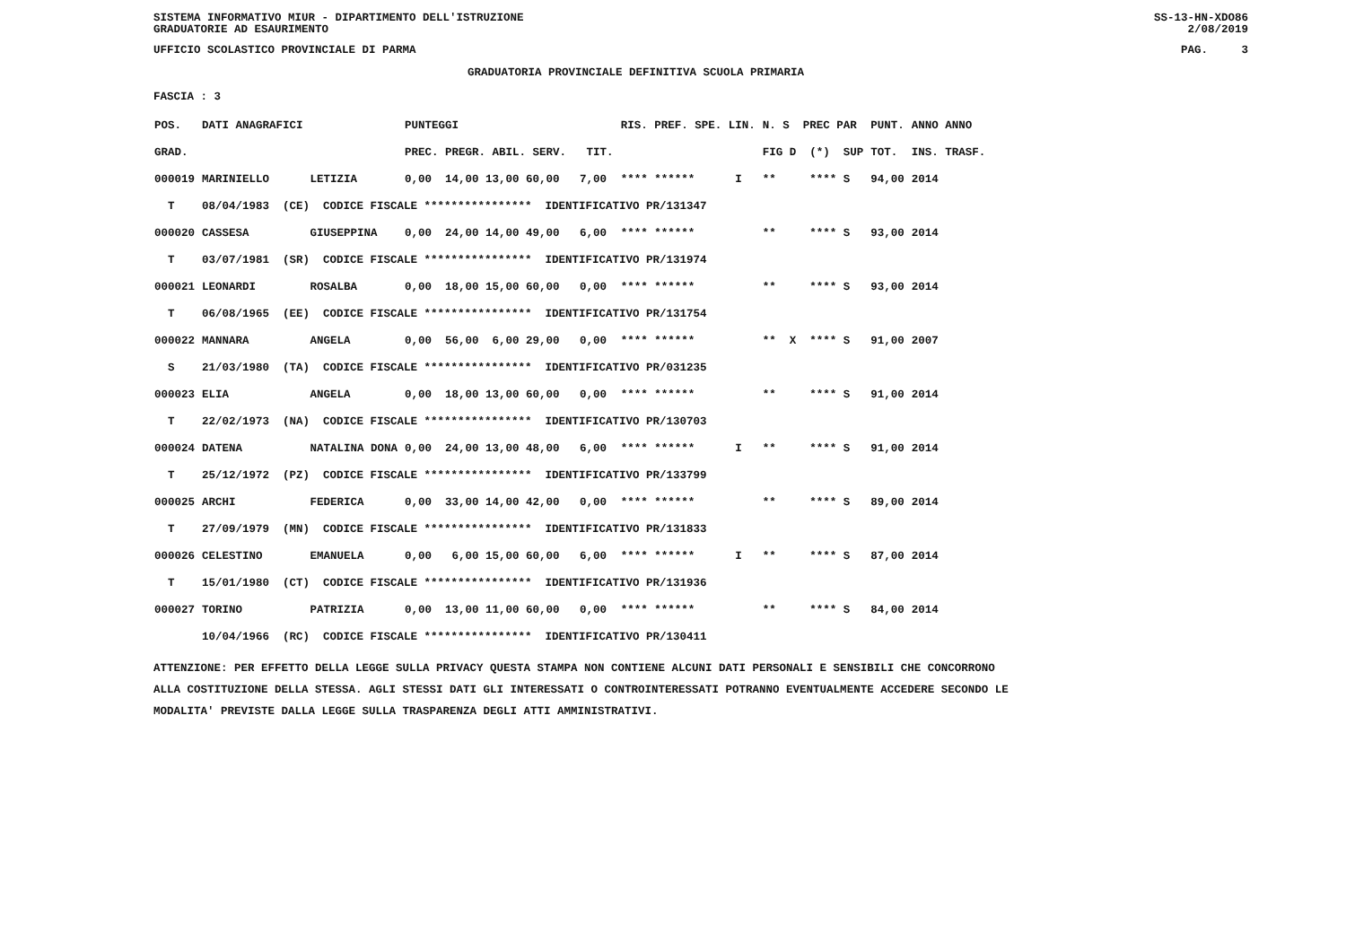SISTEMA INFORMATIVO MIUR - DIPARTIMENTO DELL'ISTRUZIONE SS-13-HN-XDO86
GRADUATORIE AD ESAURIMENTO 2/08/2019
UFFICIO SCOLASTICO PROVINCIALE DI PARMA PAG. 3
GRADUATORIA PROVINCIALE DEFINITIVA SCUOLA PRIMARIA
FASCIA : 3
| POS. | DATI ANAGRAFICI | | PUNTEGGI | RIS. PREF. SPE. LIN. | N. S PREC PAR | PUNT. | ANNO ANNO |
| --- | --- | --- | --- | --- | --- | --- | --- |
| GRAD. | | | PREC. PREGR. ABIL. SERV. TIT. | | FIG D (*) SUP | TOT. | INS. TRASF. |
| 000019 | MARINIELLO | LETIZIA | 0,00 14,00 13,00 60,00 7,00 | **** ****** I | ** **** S | 94,00 | 2014 |
| T | 08/04/1983 (CE) CODICE FISCALE **************** IDENTIFICATIVO PR/131347 | | | | | | |
| 000020 | CASSESA | GIUSEPPINA | 0,00 24,00 14,00 49,00 6,00 | **** ****** | ** **** S | 93,00 | 2014 |
| T | 03/07/1981 (SR) CODICE FISCALE **************** IDENTIFICATIVO PR/131974 | | | | | | |
| 000021 | LEONARDI | ROSALBA | 0,00 18,00 15,00 60,00 0,00 | **** ****** | ** **** S | 93,00 | 2014 |
| T | 06/08/1965 (EE) CODICE FISCALE **************** IDENTIFICATIVO PR/131754 | | | | | | |
| 000022 | MANNARA | ANGELA | 0,00 56,00 6,00 29,00 0,00 | **** ****** | ** X **** S | 91,00 | 2007 |
| S | 21/03/1980 (TA) CODICE FISCALE **************** IDENTIFICATIVO PR/031235 | | | | | | |
| 000023 | ELIA | ANGELA | 0,00 18,00 13,00 60,00 0,00 | **** ****** | ** **** S | 91,00 | 2014 |
| T | 22/02/1973 (NA) CODICE FISCALE **************** IDENTIFICATIVO PR/130703 | | | | | | |
| 000024 | DATENA | NATALINA DONA | 0,00 24,00 13,00 48,00 6,00 | **** ****** I | ** **** S | 91,00 | 2014 |
| T | 25/12/1972 (PZ) CODICE FISCALE **************** IDENTIFICATIVO PR/133799 | | | | | | |
| 000025 | ARCHI | FEDERICA | 0,00 33,00 14,00 42,00 0,00 | **** ****** | ** **** S | 89,00 | 2014 |
| T | 27/09/1979 (MN) CODICE FISCALE **************** IDENTIFICATIVO PR/131833 | | | | | | |
| 000026 | CELESTINO | EMANUELA | 0,00 6,00 15,00 60,00 6,00 | **** ****** I | ** **** S | 87,00 | 2014 |
| T | 15/01/1980 (CT) CODICE FISCALE **************** IDENTIFICATIVO PR/131936 | | | | | | |
| 000027 | TORINO | PATRIZIA | 0,00 13,00 11,00 60,00 0,00 | **** ****** | ** **** S | 84,00 | 2014 |
| | 10/04/1966 (RC) CODICE FISCALE **************** IDENTIFICATIVO PR/130411 | | | | | | |
ATTENZIONE: PER EFFETTO DELLA LEGGE SULLA PRIVACY QUESTA STAMPA NON CONTIENE ALCUNI DATI PERSONALI E SENSIBILI CHE CONCORRONO
ALLA COSTITUZIONE DELLA STESSA. AGLI STESSI DATI GLI INTERESSATI O CONTROINTERESSATI POTRANNO EVENTUALMENTE ACCEDERE SECONDO LE
MODALITA' PREVISTE DALLA LEGGE SULLA TRASPARENZA DEGLI ATTI AMMINISTRATIVI.